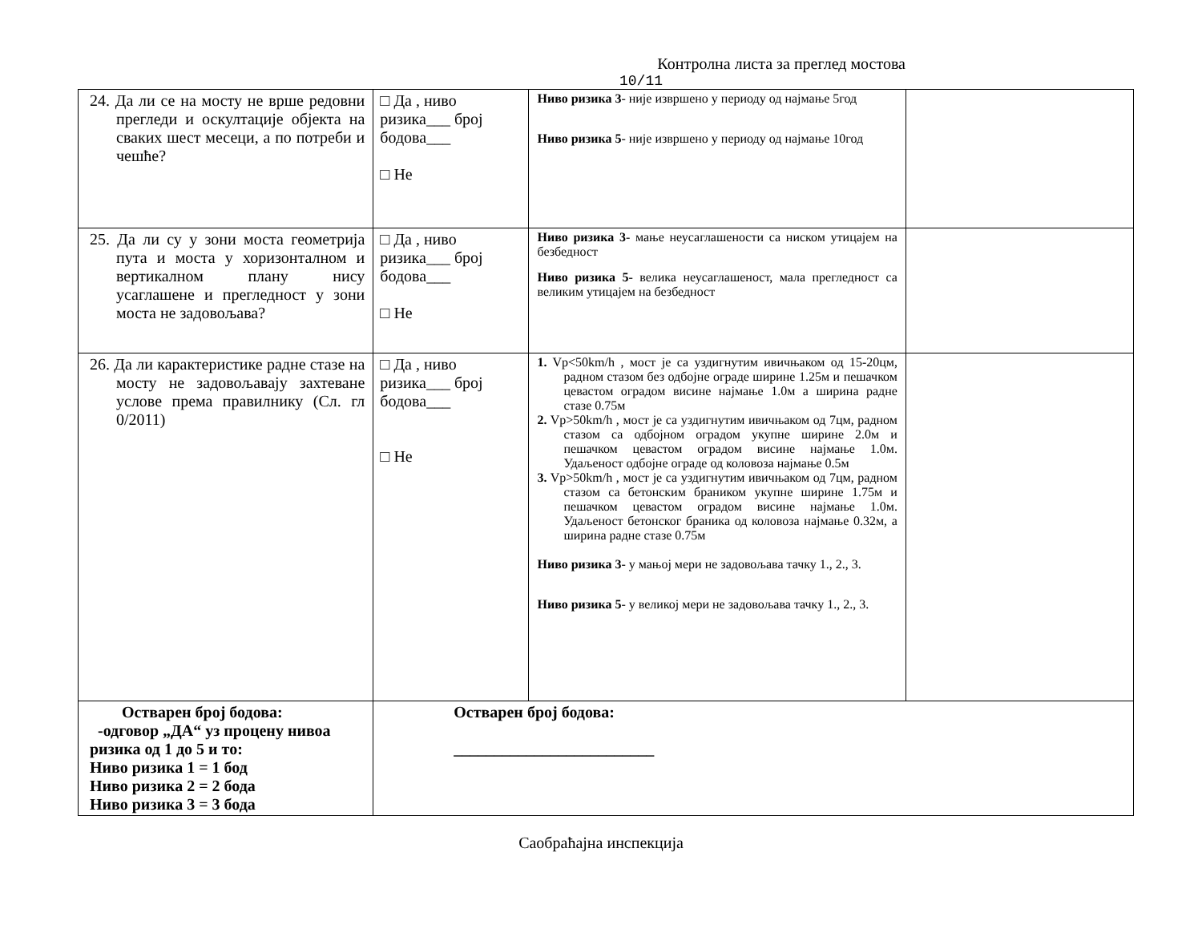Контролна листа за преглед мостова
10/11
| 24. Да ли се на мосту не врше редовни прегледи и оскултације објекта на сваких шест месеци, а по потреби и чешће? | □ Да , ниво ризика___ број бодова___ □ Не | Ниво ризика 3 - није извршено у периоду од најмање 5год Ниво ризика 5 - није извршено у периоду од најмање 10год | |
| 25. Да ли су у зони моста геометрија пута и моста у хоризонталном и вертикалном плану нису усаглашене и прегледност у зони моста не задовољава? | □ Да , ниво ризика___ број бодова___ □ Не | Ниво ризика 3 - мање неусаглашености са ниском утицајем на безбедност Ниво ризика 5 - велика неусаглашеност, мала прегледност са великим утицајем на безбедност | |
| 26. Да ли карактеристике радне стазе на мосту не задовољавају захтеване услове према правилнику (Сл. гл 0/2011) | □ Да , ниво ризика___ број бодова___ □ Не | 1. Vp<50km/h , мост је са уздигнутим ивичњаком од 15-20цм, радном стазом без одбојне ограде ширине 1.25м и пешачком цевастом оградом висине најмање 1.0м а ширина радне стазе 0.75м 2. Vp>50km/h , мост је са уздигнутим ивичњаком од 7цм, радном стазом са одбојном оградом укупне ширине 2.0м и пешачком цевастом оградом висине најмање 1.0м. Удаљеност одбојне ограде од коловоза најмање 0.5м 3. Vp>50km/h , мост је са уздигнутим ивичњаком од 7цм, радном стазом са бетонским браником укупне ширине 1.75м и пешачком цевастом оградом висине најмање 1.0м. Удаљеност бетонског браника од коловоза најмање 0.32м, а ширина радне стазе 0.75м Ниво ризика 3 - у мањој мери не задовољава тачку 1., 2., 3. Ниво ризика 5 - у великој мери не задовољава тачку 1., 2., 3. | |
| Остварен број бодова: -одговор „ДА“ уз процену нивоа ризика од 1 до 5 и то: Ниво ризика 1 = 1 бод Ниво ризика 2 = 2 бода Ниво ризика 3 = 3 бода | Остварен број бодова: _________________________ | | |
Саобраћајна инспекција